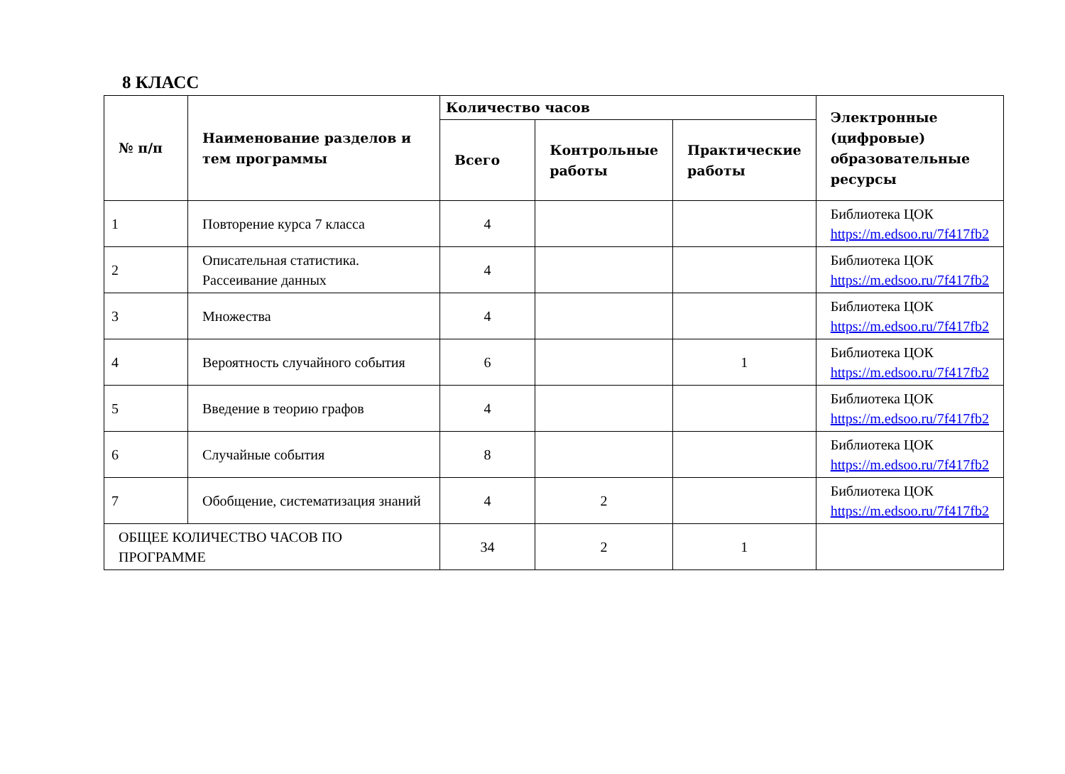8 КЛАСС
| № п/п | Наименование разделов и тем программы | Количество часов | | | Электронные (цифровые) образовательные ресурсы |
| --- | --- | --- | --- | --- | --- |
| | | Всего | Контрольные работы | Практические работы | |
| 1 | Повторение курса 7 класса | 4 | | | Библиотека ЦОК https://m.edsoo.ru/7f417fb2 |
| 2 | Описательная статистика. Рассеивание данных | 4 | | | Библиотека ЦОК https://m.edsoo.ru/7f417fb2 |
| 3 | Множества | 4 | | | Библиотека ЦОК https://m.edsoo.ru/7f417fb2 |
| 4 | Вероятность случайного события | 6 | | 1 | Библиотека ЦОК https://m.edsoo.ru/7f417fb2 |
| 5 | Введение в теорию графов | 4 | | | Библиотека ЦОК https://m.edsoo.ru/7f417fb2 |
| 6 | Случайные события | 8 | | | Библиотека ЦОК https://m.edsoo.ru/7f417fb2 |
| 7 | Обобщение, систематизация знаний | 4 | 2 | | Библиотека ЦОК https://m.edsoo.ru/7f417fb2 |
| ОБЩЕЕ КОЛИЧЕСТВО ЧАСОВ ПО ПРОГРАММЕ | | 34 | 2 | 1 | |